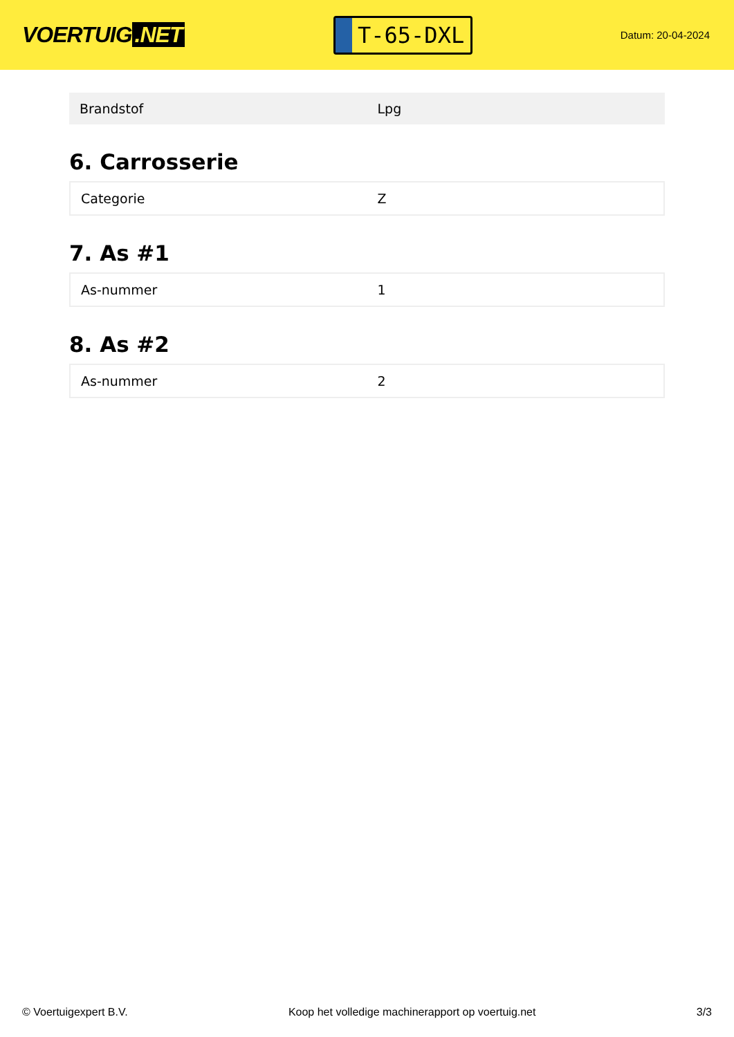VOERTUIG.NET
T-65-DXL
Datum: 20-04-2024
| Brandstof | Lpg |
6. Carrosserie
| Categorie | Z |
7. As #1
| As-nummer | 1 |
8. As #2
| As-nummer | 2 |
© Voertuigexpert B.V. Koop het volledige machinerapport op voertuig.net 3/3